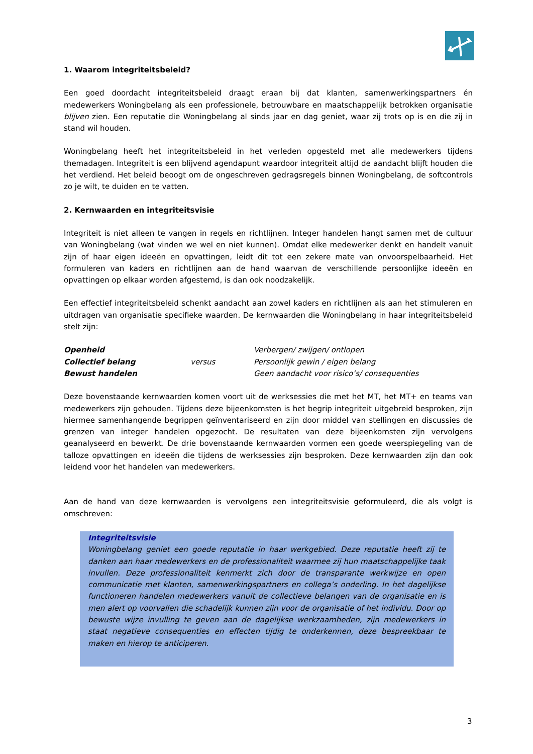1. Waarom integriteitsbeleid?
Een goed doordacht integriteitsbeleid draagt eraan bij dat klanten, samenwerkingspartners én medewerkers Woningbelang als een professionele, betrouwbare en maatschappelijk betrokken organisatie blijven zien. Een reputatie die Woningbelang al sinds jaar en dag geniet, waar zij trots op is en die zij in stand wil houden.
Woningbelang heeft het integriteitsbeleid in het verleden opgesteld met alle medewerkers tijdens themadagen. Integriteit is een blijvend agendapunt waardoor integriteit altijd de aandacht blijft houden die het verdiend. Het beleid beoogt om de ongeschreven gedragsregels binnen Woningbelang, de softcontrols zo je wilt, te duiden en te vatten.
2. Kernwaarden en integriteitsvisie
Integriteit is niet alleen te vangen in regels en richtlijnen. Integer handelen hangt samen met de cultuur van Woningbelang (wat vinden we wel en niet kunnen). Omdat elke medewerker denkt en handelt vanuit zijn of haar eigen ideeën en opvattingen, leidt dit tot een zekere mate van onvoorspelbaarheid. Het formuleren van kaders en richtlijnen aan de hand waarvan de verschillende persoonlijke ideeën en opvattingen op elkaar worden afgestemd, is dan ook noodzakelijk.
Een effectief integriteitsbeleid schenkt aandacht aan zowel kaders en richtlijnen als aan het stimuleren en uitdragen van organisatie specifieke waarden. De kernwaarden die Woningbelang in haar integriteitsbeleid stelt zijn:
| Openheid | | Verbergen/ zwijgen/ ontlopen |
| Collectief belang | versus | Persoonlijk gewin / eigen belang |
| Bewust handelen | | Geen aandacht voor risico’s/ consequenties |
Deze bovenstaande kernwaarden komen voort uit de werksessies die met het MT, het MT+ en teams van medewerkers zijn gehouden. Tijdens deze bijeenkomsten is het begrip integriteit uitgebreid besproken, zijn hiermee samenhangende begrippen geïnventariseerd en zijn door middel van stellingen en discussies de grenzen van integer handelen opgezocht. De resultaten van deze bijeenkomsten zijn vervolgens geanalyseerd en bewerkt. De drie bovenstaande kernwaarden vormen een goede weerspiegeling van de talloze opvattingen en ideeën die tijdens de werksessies zijn besproken. Deze kernwaarden zijn dan ook leidend voor het handelen van medewerkers.
Aan de hand van deze kernwaarden is vervolgens een integriteitsvisie geformuleerd, die als volgt is omschreven:
Integriteitsvisie
Woningbelang geniet een goede reputatie in haar werkgebied. Deze reputatie heeft zij te danken aan haar medewerkers en de professionaliteit waarmee zij hun maatschappelijke taak invullen. Deze professionaliteit kenmerkt zich door de transparante werkwijze en open communicatie met klanten, samenwerkingspartners en collega’s onderling. In het dagelijkse functioneren handelen medewerkers vanuit de collectieve belangen van de organisatie en is men alert op voorvallen die schadelijk kunnen zijn voor de organisatie of het individu. Door op bewuste wijze invulling te geven aan de dagelijkse werkzaamheden, zijn medewerkers in staat negatieve consequenties en effecten tijdig te onderkennen, deze bespreekbaar te maken en hierop te anticiperen.
3